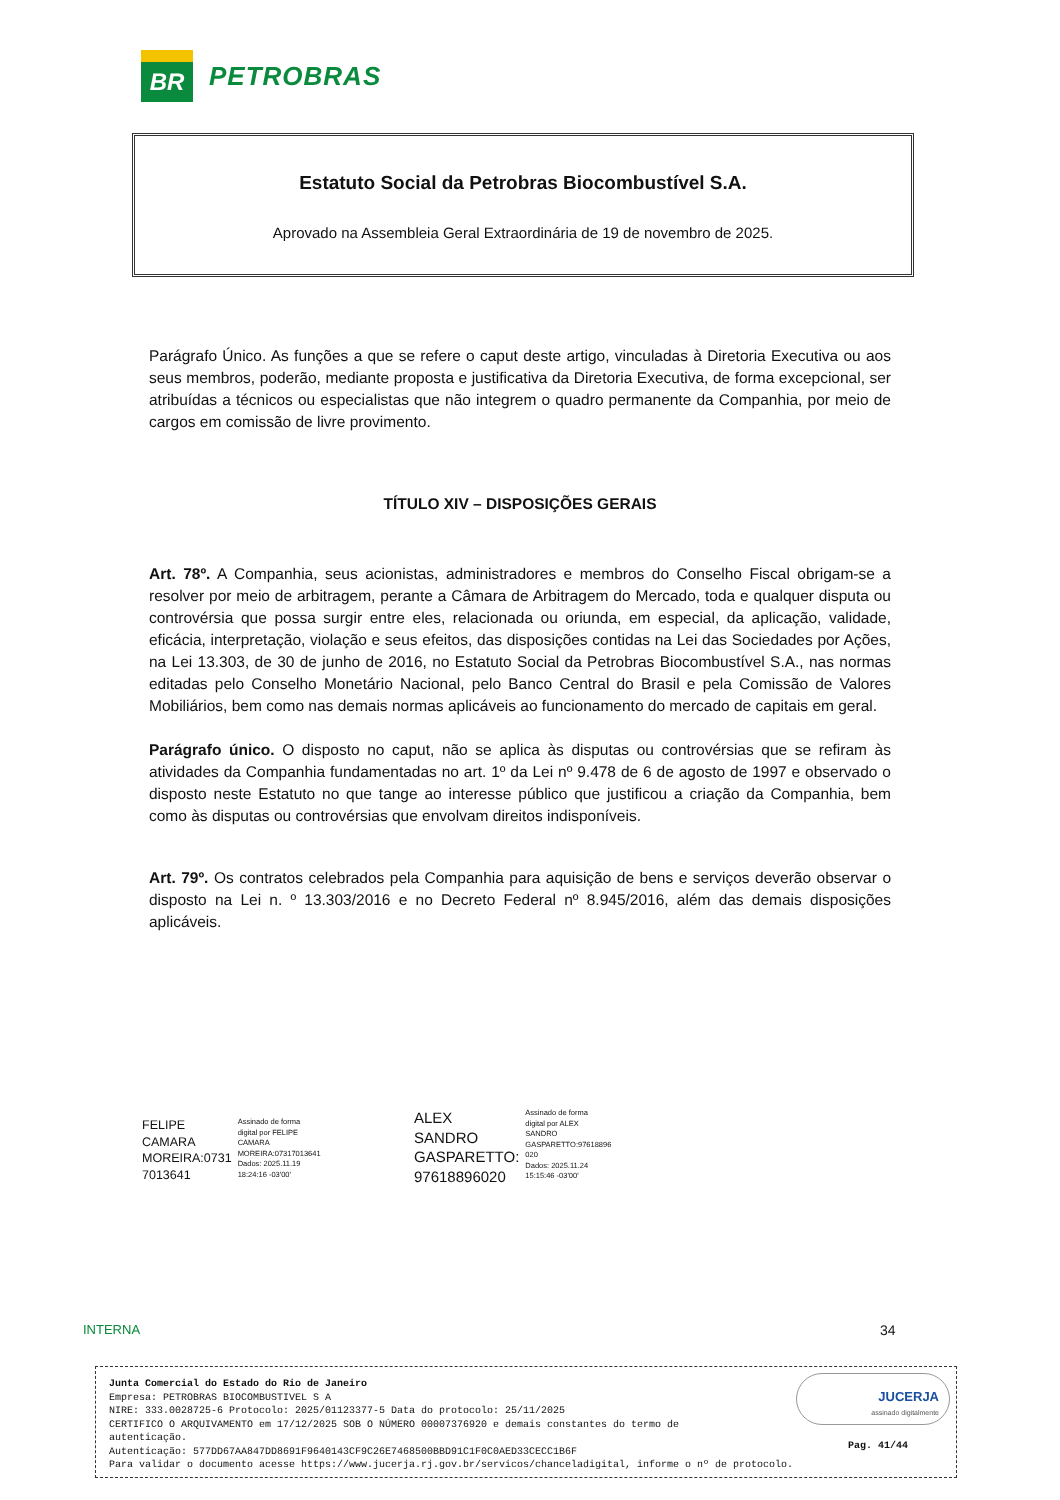BR
PETROBRAS
Estatuto Social da Petrobras Biocombustível S.A.
Aprovado na Assembleia Geral Extraordinária de 19 de novembro de 2025.
Parágrafo Único. As funções a que se refere o caput deste artigo, vinculadas à Diretoria Executiva ou aos seus membros, poderão, mediante proposta e justificativa da Diretoria Executiva, de forma excepcional, ser atribuídas a técnicos ou especialistas que não integrem o quadro permanente da Companhia, por meio de cargos em comissão de livre provimento.
TÍTULO XIV – DISPOSIÇÕES GERAIS
Art. 78º. A Companhia, seus acionistas, administradores e membros do Conselho Fiscal obrigam-se a resolver por meio de arbitragem, perante a Câmara de Arbitragem do Mercado, toda e qualquer disputa ou controvérsia que possa surgir entre eles, relacionada ou oriunda, em especial, da aplicação, validade, eficácia, interpretação, violação e seus efeitos, das disposições contidas na Lei das Sociedades por Ações, na Lei 13.303, de 30 de junho de 2016, no Estatuto Social da Petrobras Biocombustível S.A., nas normas editadas pelo Conselho Monetário Nacional, pelo Banco Central do Brasil e pela Comissão de Valores Mobiliários, bem como nas demais normas aplicáveis ao funcionamento do mercado de capitais em geral.
Parágrafo único. O disposto no caput, não se aplica às disputas ou controvérsias que se refiram às atividades da Companhia fundamentadas no art. 1º da Lei nº 9.478 de 6 de agosto de 1997 e observado o disposto neste Estatuto no que tange ao interesse público que justificou a criação da Companhia, bem como às disputas ou controvérsias que envolvam direitos indisponíveis.
Art. 79º. Os contratos celebrados pela Companhia para aquisição de bens e serviços deverão observar o disposto na Lei n. º 13.303/2016 e no Decreto Federal nº 8.945/2016, além das demais disposições aplicáveis.
FELIPE
CAMARA
MOREIRA:0731
7013641
Assinado de forma
digital por FELIPE
CAMARA
MOREIRA:07317013641
Dados: 2025.11.19
18:24:16 -03'00'
ALEX
SANDRO
GASPARETTO:
97618896020
Assinado de forma
digital por ALEX
SANDRO
GASPARETTO:97618896
020
Dados: 2025.11.24
15:15:46 -03'00'
INTERNA 34
Junta Comercial do Estado do Rio de Janeiro
Empresa: PETROBRAS BIOCOMBUSTIVEL S A
NIRE: 333.0028725-6 Protocolo: 2025/01123377-5 Data do protocolo: 25/11/2025
CERTIFICO O ARQUIVAMENTO em 17/12/2025 SOB O NÚMERO 00007376920 e demais constantes do termo de
autenticação.
Autenticação: 577DD67AA847DD8691F9640143CF9C26E7468500BBD91C1F0C0AED33CECC1B6F
Para validar o documento acesse https://www.jucerja.rj.gov.br/servicos/chanceladigital, informe o nº de protocolo.
JUCERJA
assinado digitalmente
Pag. 41/44